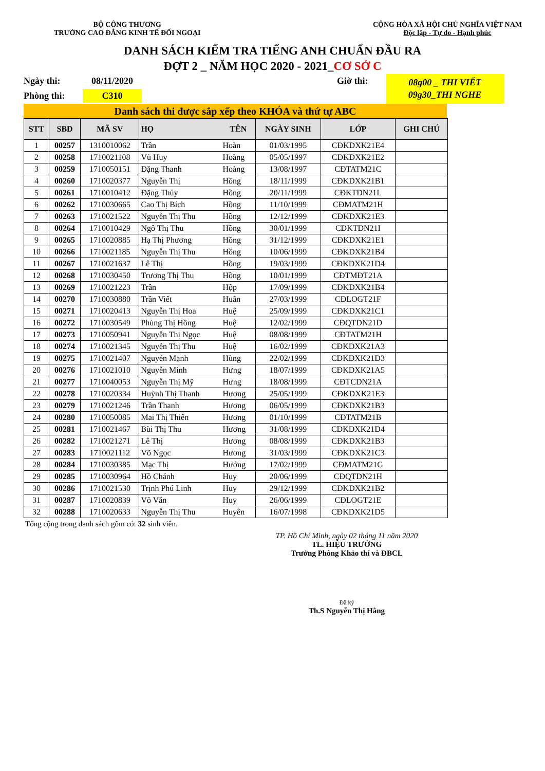BỘ CÔNG THƯƠNG
TRƯỜNG CAO ĐẲNG KINH TẾ ĐỐI NGOẠI
CỘNG HÒA XÃ HỘI CHỦ NGHĨA VIỆT NAM
Độc lập - Tự do - Hạnh phúc
DANH SÁCH KIỂM TRA TIẾNG ANH CHUẨN ĐẦU RA
ĐỢT 2 _ NĂM HỌC 2020 - 2021_CƠ SỞ C
Ngày thi:
08/11/2020
Giờ thi:
08g00 _ THI VIẾT
09g30_THI NGHE
Phòng thi:
C310
Danh sách thi được sắp xếp theo KHÓA và thứ tự ABC
| STT | SBD | MÃ SV | HỌ | TÊN | NGÀY SINH | LỚP | GHI CHÚ |
| --- | --- | --- | --- | --- | --- | --- | --- |
| 1 | 00257 | 1310010062 | Trần | Hoàn | 01/03/1995 | CĐKDXK21E4 | |
| 2 | 00258 | 1710021108 | Vũ Huy | Hoàng | 05/05/1997 | CĐKDXK21E2 | |
| 3 | 00259 | 1710050151 | Đặng Thanh | Hoàng | 13/08/1997 | CĐTATM21C | |
| 4 | 00260 | 1710020377 | Nguyễn Thị | Hồng | 18/11/1999 | CĐKDXK21B1 | |
| 5 | 00261 | 1710010412 | Đặng Thúy | Hồng | 20/11/1999 | CĐKTDN21L | |
| 6 | 00262 | 1710030665 | Cao Thị Bích | Hồng | 11/10/1999 | CĐMATM21H | |
| 7 | 00263 | 1710021522 | Nguyễn Thị Thu | Hồng | 12/12/1999 | CĐKDXK21E3 | |
| 8 | 00264 | 1710010429 | Ngô Thị Thu | Hồng | 30/01/1999 | CĐKTDN21I | |
| 9 | 00265 | 1710020885 | Hạ Thị Phương | Hồng | 31/12/1999 | CĐKDXK21E1 | |
| 10 | 00266 | 1710021185 | Nguyễn Thị Thu | Hồng | 10/06/1999 | CĐKDXK21B4 | |
| 11 | 00267 | 1710021637 | Lê Thị | Hồng | 19/03/1999 | CĐKDXK21D4 | |
| 12 | 00268 | 1710030450 | Trương Thị Thu | Hồng | 10/01/1999 | CĐTMĐT21A | |
| 13 | 00269 | 1710021223 | Trần | Hộp | 17/09/1999 | CĐKDXK21B4 | |
| 14 | 00270 | 1710030880 | Trần Viết | Huân | 27/03/1999 | CĐLOGT21F | |
| 15 | 00271 | 1710020413 | Nguyễn Thị Hoa | Huệ | 25/09/1999 | CĐKDXK21C1 | |
| 16 | 00272 | 1710030549 | Phùng Thị Hồng | Huệ | 12/02/1999 | CĐQTDN21D | |
| 17 | 00273 | 1710050941 | Nguyễn Thị Ngọc | Huệ | 08/08/1999 | CĐTATM21H | |
| 18 | 00274 | 1710021345 | Nguyễn Thị Thu | Huệ | 16/02/1999 | CĐKDXK21A3 | |
| 19 | 00275 | 1710021407 | Nguyễn Mạnh | Hùng | 22/02/1999 | CĐKDXK21D3 | |
| 20 | 00276 | 1710021010 | Nguyễn Minh | Hưng | 18/07/1999 | CĐKDXK21A5 | |
| 21 | 00277 | 1710040053 | Nguyễn Thị Mỹ | Hưng | 18/08/1999 | CĐTCDN21A | |
| 22 | 00278 | 1710020334 | Huỳnh Thị Thanh | Hương | 25/05/1999 | CĐKDXK21E3 | |
| 23 | 00279 | 1710021246 | Trần Thanh | Hương | 06/05/1999 | CĐKDXK21B3 | |
| 24 | 00280 | 1710050085 | Mai Thị Thiên | Hương | 01/10/1999 | CĐTATM21B | |
| 25 | 00281 | 1710021467 | Bùi Thị Thu | Hương | 31/08/1999 | CĐKDXK21D4 | |
| 26 | 00282 | 1710021271 | Lê Thị | Hương | 08/08/1999 | CĐKDXK21B3 | |
| 27 | 00283 | 1710021112 | Võ Ngọc | Hương | 31/03/1999 | CĐKDXK21C3 | |
| 28 | 00284 | 1710030385 | Mạc Thị | Hướng | 17/02/1999 | CĐMATM21G | |
| 29 | 00285 | 1710030964 | Hồ Chánh | Huy | 20/06/1999 | CĐQTDN21H | |
| 30 | 00286 | 1710021530 | Trịnh Phú Linh | Huy | 29/12/1999 | CĐKDXK21B2 | |
| 31 | 00287 | 1710020839 | Võ Văn | Huy | 26/06/1999 | CĐLOGT21E | |
| 32 | 00288 | 1710020633 | Nguyễn Thị Thu | Huyên | 16/07/1998 | CĐKDXK21D5 | |
Tổng cộng trong danh sách gồm có: 32 sinh viên.
TP. Hồ Chí Minh, ngày 02 tháng 11 năm 2020
TL. HIỆU TRƯỞNG
Trưởng Phòng Khảo thí và ĐBCL
Đã ký
Th.S Nguyễn Thị Hằng